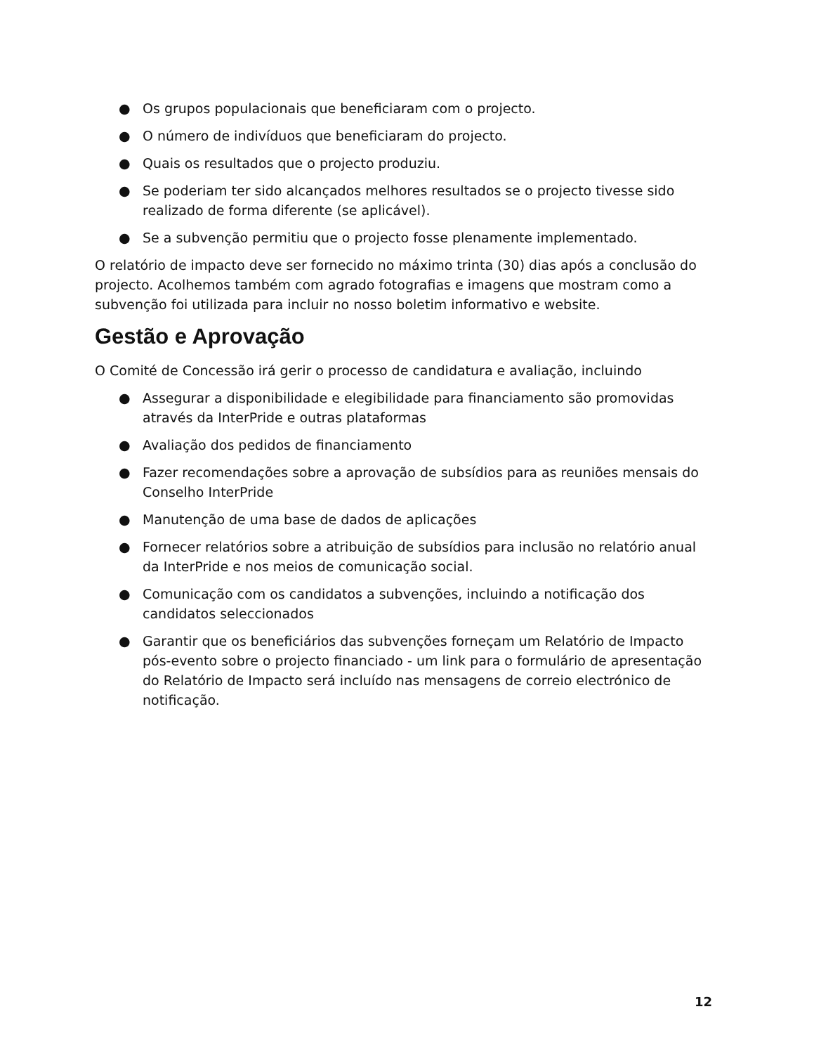● Os grupos populacionais que beneficiaram com o projecto.
● O número de indivíduos que beneficiaram do projecto.
● Quais os resultados que o projecto produziu.
● Se poderiam ter sido alcançados melhores resultados se o projecto tivesse sido realizado de forma diferente (se aplicável).
● Se a subvenção permitiu que o projecto fosse plenamente implementado.
O relatório de impacto deve ser fornecido no máximo trinta (30) dias após a conclusão do projecto. Acolhemos também com agrado fotografias e imagens que mostram como a subvenção foi utilizada para incluir no nosso boletim informativo e website.
Gestão e Aprovação
O Comité de Concessão irá gerir o processo de candidatura e avaliação, incluindo
● Assegurar a disponibilidade e elegibilidade para financiamento são promovidas através da InterPride e outras plataformas
● Avaliação dos pedidos de financiamento
● Fazer recomendações sobre a aprovação de subsídios para as reuniões mensais do Conselho InterPride
● Manutenção de uma base de dados de aplicações
● Fornecer relatórios sobre a atribuição de subsídios para inclusão no relatório anual da InterPride e nos meios de comunicação social.
● Comunicação com os candidatos a subvenções, incluindo a notificação dos candidatos seleccionados
● Garantir que os beneficiários das subvenções forneçam um Relatório de Impacto pós-evento sobre o projecto financiado - um link para o formulário de apresentação do Relatório de Impacto será incluído nas mensagens de correio electrónico de notificação.
12